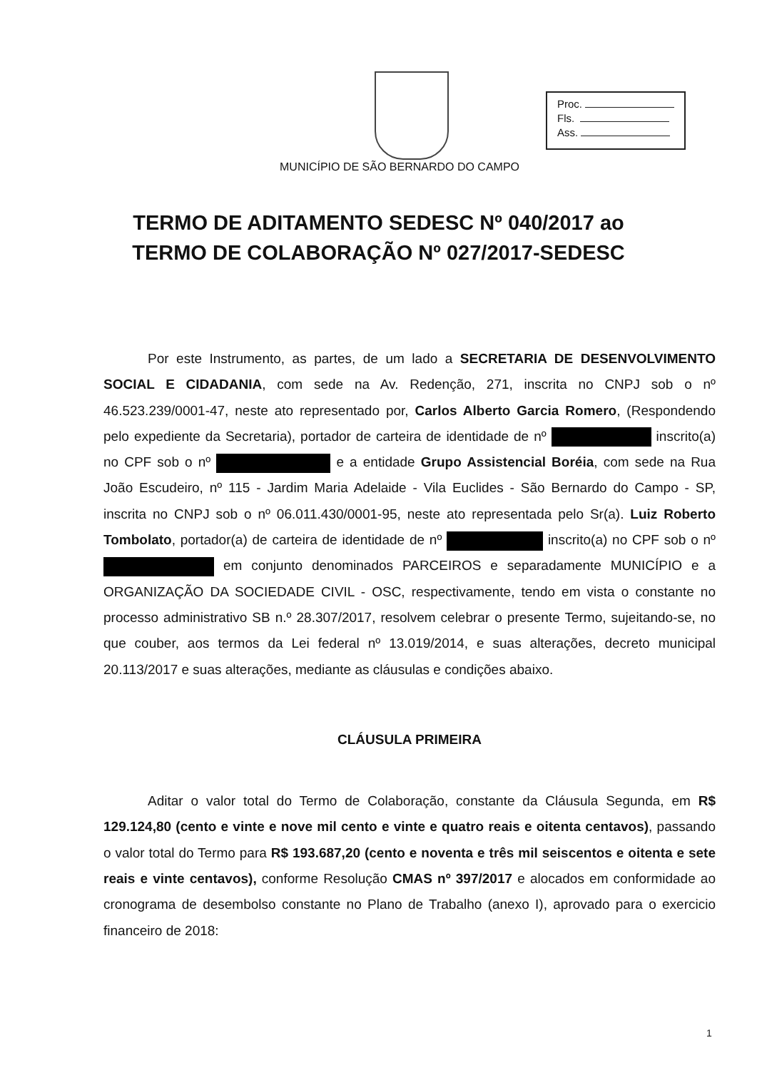Proc.
Fls.
Ass.
MUNICÍPIO DE SÃO BERNARDO DO CAMPO
TERMO DE ADITAMENTO SEDESC Nº 040/2017 ao
TERMO DE COLABORAÇÃO Nº 027/2017-SEDESC
Por este Instrumento, as partes, de um lado a SECRETARIA DE DESENVOLVIMENTO SOCIAL E CIDADANIA, com sede na Av. Redenção, 271, inscrita no CNPJ sob o nº 46.523.239/0001-47, neste ato representado por, Carlos Alberto Garcia Romero, (Respondendo pelo expediente da Secretaria), portador de carteira de identidade de nº inscrito(a) no CPF sob o nº e a entidade Grupo Assistencial Boréia, com sede na Rua João Escudeiro, nº 115 - Jardim Maria Adelaide - Vila Euclides - São Bernardo do Campo - SP, inscrita no CNPJ sob o nº 06.011.430/0001-95, neste ato representada pelo Sr(a). Luiz Roberto Tombolato, portador(a) de carteira de identidade de nº inscrito(a) no CPF sob o nº em conjunto denominados PARCEIROS e separadamente MUNICÍPIO e a ORGANIZAÇÃO DA SOCIEDADE CIVIL - OSC, respectivamente, tendo em vista o constante no processo administrativo SB n.º 28.307/2017, resolvem celebrar o presente Termo, sujeitando-se, no que couber, aos termos da Lei federal nº 13.019/2014, e suas alterações, decreto municipal 20.113/2017 e suas alterações, mediante as cláusulas e condições abaixo.
CLÁUSULA PRIMEIRA
Aditar o valor total do Termo de Colaboração, constante da Cláusula Segunda, em R$ 129.124,80 (cento e vinte e nove mil cento e vinte e quatro reais e oitenta centavos), passando o valor total do Termo para R$ 193.687,20 (cento e noventa e três mil seiscentos e oitenta e sete reais e vinte centavos), conforme Resolução CMAS nº 397/2017 e alocados em conformidade ao cronograma de desembolso constante no Plano de Trabalho (anexo I), aprovado para o exercicio financeiro de 2018:
1